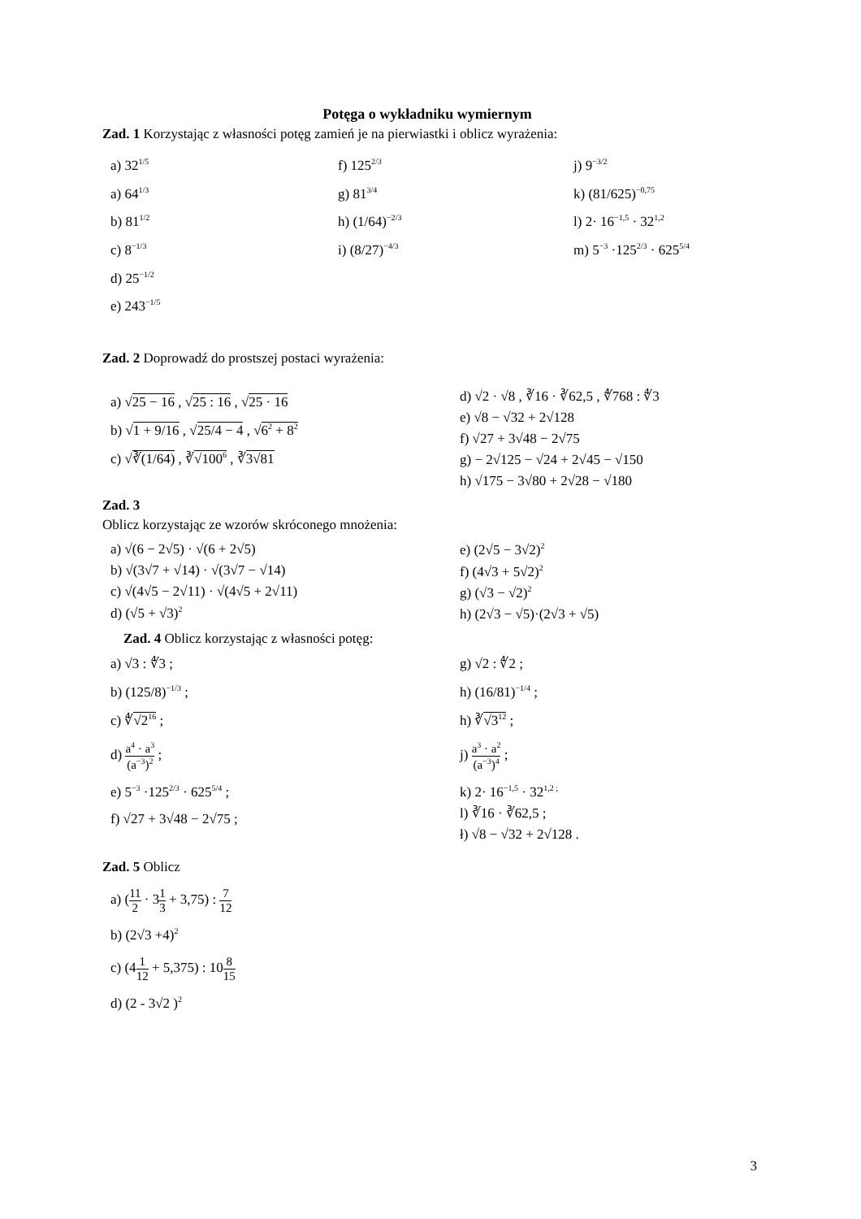Potęga o wykładniku wymiernym
Zad. 1 Korzystając z własności potęg zamień je na pierwiastki i oblicz wyrażenia:
a) 32<sup>1/5</sup>
a) 64<sup>1/3</sup>
b) 81<sup>1/2</sup>
c) 8<sup>−1/3</sup>
d) 25<sup>−1/2</sup>
e) 243<sup>−1/5</sup>
f) 125<sup>2/3</sup>
g) 81<sup>3/4</sup>
h) (1/64)<sup>−2/3</sup>
i) (8/27)<sup>−4/3</sup>
j) 9<sup>−3/2</sup>
k) (81/625)<sup>−0,75</sup>
l) 2· 16<sup>−1,5</sup> · 32<sup>1,2</sup>
m) 5<sup>−3</sup> ·125<sup>2/3</sup> · 625<sup>5/4</sup>
Zad. 2 Doprowadź do prostszej postaci wyrażenia:
a) √25 − 16 , √25 : 16 , √25 · 16
b) √1 + 9/16 , √25/4 − 4 , √6<sup>2</sup> + 8<sup>2</sup>
c) √∛(1/64) , ∛√100<sup>6</sup> , ∛3√81
d) √2 · √8 , ∛16 · ∛62,5 , ∜768 : ∜3
e) √8 − √32 + 2√128
f) √27 + 3√48 − 2√75
g) − 2√125 − √24 + 2√45 − √150
h) √175 − 3√80 + 2√28 − √180
Zad. 3
Oblicz korzystając ze wzorów skróconego mnożenia:
a) √(6 − 2√5) · √(6 + 2√5)
b) √(3√7 + √14) · √(3√7 − √14)
c) √(4√5 − 2√11) · √(4√5 + 2√11)
d) (√5 + √3)<sup>2</sup>
e) (2√5 − 3√2)<sup>2</sup>
f) (4√3 + 5√2)<sup>2</sup>
g) (√3 − √2)<sup>2</sup>
h) (2√3 − √5)·(2√3 + √5)
Zad. 4 Oblicz korzystając z własności potęg:
a) √3 : ∜3 ;
b) (125/8)<sup>−1/3</sup> ;
c) ∜√2<sup>16</sup> ;
d) a<sup>4</sup> · a<sup>3</sup> (a<sup>−3</sup>)<sup>2</sup> ;
e) 5<sup>−3</sup> ·125<sup>2/3</sup> · 625<sup>5/4</sup> ;
f) √27 + 3√48 − 2√75 ;
g) √2 : ∜2 ;
h) (16/81)<sup>−1/4</sup> ;
h) ∛√3<sup>12</sup> ;
j) a<sup>3</sup> · a<sup>2</sup> (a<sup>−3</sup>)<sup>4</sup> ;
k) 2· 16<sup>−1,5</sup> · 32<sup>1,2 ;</sup>
l) ∛16 · ∛62,5 ;
ł) √8 − √32 + 2√128 .
Zad. 5 Oblicz
a) (11 2 · 31 3 + 3,75) : 7 12
b) (2√3 +4)<sup>2</sup>
c) (41 12 + 5,375) : 108 15
d) (2 - 3√2 )<sup>2</sup>
3